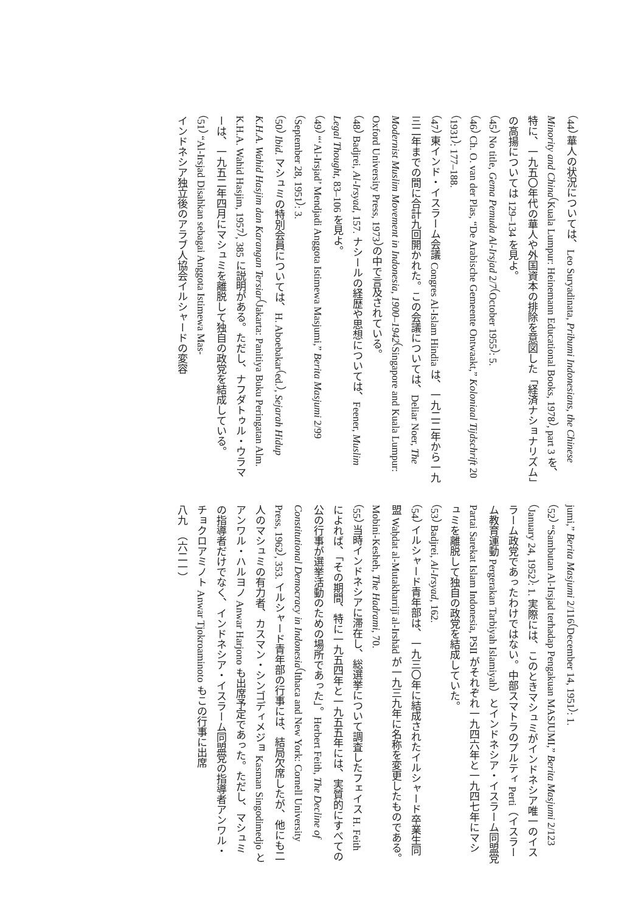（44） 華人の状況については、Leo Suryadinata, Pribumi Indonesians, the Chinese Minority and China（Kuala Lumpur: Heinemann Educational Books, 1978）, part 3 を、特に、一九五〇年代の華人や外国資本の排除を意図した「経済ナショナリズム」の高揚については 129–134 を見よ。
（45） No title, Gema Pemuda Al-Irsjad 2/7（October 1955）: 5.
（46） Ch. O. van der Plas, “De Arabische Gemeente Ontwaakt,” Koloniaal Tijdschrift 20（1931）: 177–188.
（47） 東インド・イスラーム会議 Congres Al-Islam Hindia は、一九二二年から一九三二年までの間に合計九回開かれた。この会議については、Deliar Noer, The Modernist Muslim Movement in Indonesia, 1900–1942（Singapore and Kuala Lumpur: Oxford University Press, 1973）の中で言及されている。
（48） Badjrei, Al-Irsyad, 157. ナシールの経歴や思想については、Feener, Muslim Legal Thought, 83–106 を見よ。
（49） “‘Al-Irsjad’ Mendjadi Anggota Istimewa Masjumi,” Berita Masjumi 2/99（September 28, 1951）: 3.
（50） Ibid. マシュミの特別会員については、H. Aboebakar（ed.）, Sejarah Hidup K.H.A. Wahid Hasjim dan Karangan Tersiar（Jakarta: Panitiya Buku Peringatan Alm. K.H.A. Wahid Hasjim, 1957）, 385 に説明がある。ただし、ナフダトゥル・ウラマーは、一九五二年四月にマシュミを離脱して独自の政党を結成している。
（51） “Al-Irsjad Disahkan sebagai Anggota Istimewa Mas-
インドネシア独立後のアラブ人協会イルシャードの変容
jumi,” Berita Masjumi 2/116（December 14, 1951）: 1.
（52） “Sambutan Al-Irsjad terhadap Pengakuan MASJUMI,” Berita Masjumi 2/123（January 24, 1952）: 1. 実際には、このときマシュミがインドネシア唯一のイスラーム政党であったわけではない。中部スマトラのプルティ Perti（イスラーム教育運動 Pergerakan Tarbiyah Islamiyah）とインドネシア・イスラーム同盟党 Partai Sarekat Islam Indonesia, PSII がそれぞれ一九四六年と一九四七年にマシュミを離脱して独自の政党を結成していた。
（53） Badjrei, Al-Irsyad, 162.
（54） イルシャード青年部は、一九三〇年に結成されたイルシャード卒業生同盟 Waḥdat al-Mutakharrijī al-Irshād が一九三九年に名称を変更したものである。Mobini-Kesheh, The Hadrami, 70.
（55） 当時インドネシアに滞在し、総選挙について調査したフェイス H. Feith によれば、「その期間、特に一九五四年と一九五五年には、実質的にすべての公の行事が選挙活動のための場所であった」。Herbert Feith, The Decline of Constitutional Democracy in Indonesia（Ithaca and New York: Cornell University Press, 1962）, 353. イルシャード青年部の行事には、結局欠席したが、他にも二人のマシュミの有力者、カスマン・シンゴディメジョ Kasman Singodimedjo とアンワル・ハルヨノ Anwar Harjono も出席予定であった。ただし、マシュミの指導者だけでなく、インドネシア・イスラーム同盟党の指導者アンワル・チョクロアミノト Anwar Tjokroaminoto もこの行事に出席
八九　（六二一）